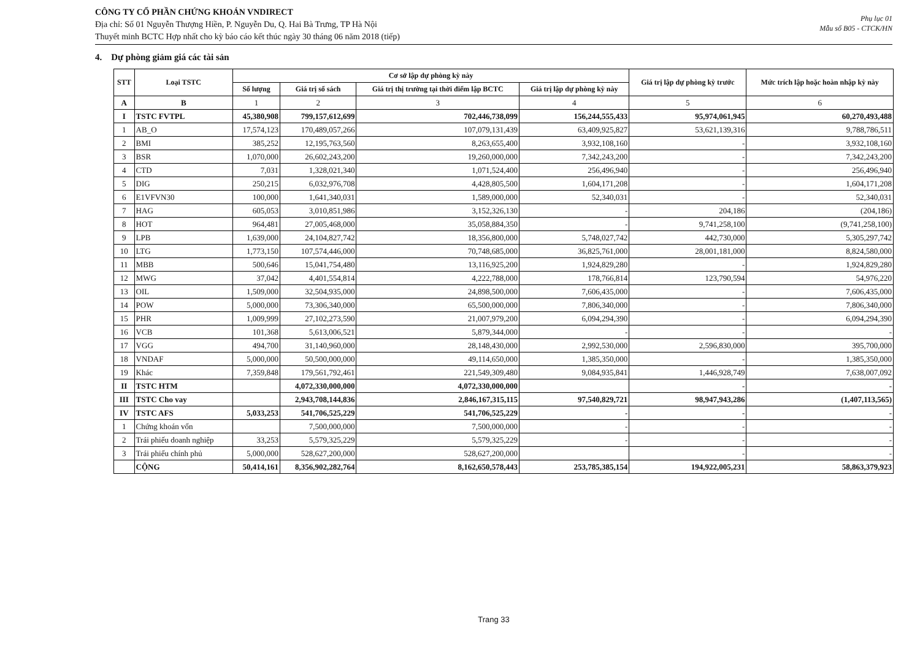CÔNG TY CỔ PHẦN CHỨNG KHOÁN VNDIRECT
Địa chỉ: Số 01 Nguyễn Thượng Hiền, P. Nguyễn Du, Q. Hai Bà Trưng, TP Hà Nội
Thuyết minh BCTC Hợp nhất cho kỳ báo cáo kết thúc ngày 30 tháng 06 năm 2018 (tiếp)
Phụ lục 01
Mẫu số B05 - CTCK/HN
4. Dự phòng giảm giá các tài sản
| STT | Loại TSTC | Cơ sở lập dự phòng kỳ này | | | | Giá trị lập dự phòng kỳ trước | Mức trích lập hoặc hoàn nhập kỳ này |
| --- | --- | --- | --- | --- | --- | --- | --- |
| | | Số lượng | Giá trị sổ sách | Giá trị thị trường tại thời điểm lập BCTC | Giá trị lập dự phòng kỳ này | | |
| A | B | 1 | 2 | 3 | 4 | 5 | 6 |
| I | TSTC FVTPL | 45,380,908 | 799,157,612,699 | 702,446,738,099 | 156,244,555,433 | 95,974,061,945 | 60,270,493,488 |
| 1 | AB_O | 17,574,123 | 170,489,057,266 | 107,079,131,439 | 63,409,925,827 | 53,621,139,316 | 9,788,786,511 |
| 2 | BMI | 385,252 | 12,195,763,560 | 8,263,655,400 | 3,932,108,160 | - | 3,932,108,160 |
| 3 | BSR | 1,070,000 | 26,602,243,200 | 19,260,000,000 | 7,342,243,200 | - | 7,342,243,200 |
| 4 | CTD | 7,031 | 1,328,021,340 | 1,071,524,400 | 256,496,940 | - | 256,496,940 |
| 5 | DIG | 250,215 | 6,032,976,708 | 4,428,805,500 | 1,604,171,208 | - | 1,604,171,208 |
| 6 | E1VFVN30 | 100,000 | 1,641,340,031 | 1,589,000,000 | 52,340,031 | - | 52,340,031 |
| 7 | HAG | 605,053 | 3,010,851,986 | 3,152,326,130 | - | 204,186 | (204,186) |
| 8 | HOT | 964,481 | 27,005,468,000 | 35,058,884,350 | - | 9,741,258,100 | (9,741,258,100) |
| 9 | LPB | 1,639,000 | 24,104,827,742 | 18,356,800,000 | 5,748,027,742 | 442,730,000 | 5,305,297,742 |
| 10 | LTG | 1,773,150 | 107,574,446,000 | 70,748,685,000 | 36,825,761,000 | 28,001,181,000 | 8,824,580,000 |
| 11 | MBB | 500,646 | 15,041,754,480 | 13,116,925,200 | 1,924,829,280 | - | 1,924,829,280 |
| 12 | MWG | 37,042 | 4,401,554,814 | 4,222,788,000 | 178,766,814 | 123,790,594 | 54,976,220 |
| 13 | OIL | 1,509,000 | 32,504,935,000 | 24,898,500,000 | 7,606,435,000 | - | 7,606,435,000 |
| 14 | POW | 5,000,000 | 73,306,340,000 | 65,500,000,000 | 7,806,340,000 | - | 7,806,340,000 |
| 15 | PHR | 1,009,999 | 27,102,273,590 | 21,007,979,200 | 6,094,294,390 | - | 6,094,294,390 |
| 16 | VCB | 101,368 | 5,613,006,521 | 5,879,344,000 | - | - | - |
| 17 | VGG | 494,700 | 31,140,960,000 | 28,148,430,000 | 2,992,530,000 | 2,596,830,000 | 395,700,000 |
| 18 | VNDAF | 5,000,000 | 50,500,000,000 | 49,114,650,000 | 1,385,350,000 | - | 1,385,350,000 |
| 19 | Khác | 7,359,848 | 179,561,792,461 | 221,549,309,480 | 9,084,935,841 | 1,446,928,749 | 7,638,007,092 |
| II | TSTC HTM | | 4,072,330,000,000 | 4,072,330,000,000 | | - | - |
| III | TSTC Cho vay | | 2,943,708,144,836 | 2,846,167,315,115 | 97,540,829,721 | 98,947,943,286 | (1,407,113,565) |
| IV | TSTC AFS | 5,033,253 | 541,706,525,229 | 541,706,525,229 | - | - | - |
| 1 | Chứng khoán vốn | | 7,500,000,000 | 7,500,000,000 | - | - | - |
| 2 | Trái phiếu doanh nghiệp | 33,253 | 5,579,325,229 | 5,579,325,229 | - | - | - |
| 3 | Trái phiếu chính phủ | 5,000,000 | 528,627,200,000 | 528,627,200,000 | | - | - |
| | CỘNG | 50,414,161 | 8,356,902,282,764 | 8,162,650,578,443 | 253,785,385,154 | 194,922,005,231 | 58,863,379,923 |
Trang 33